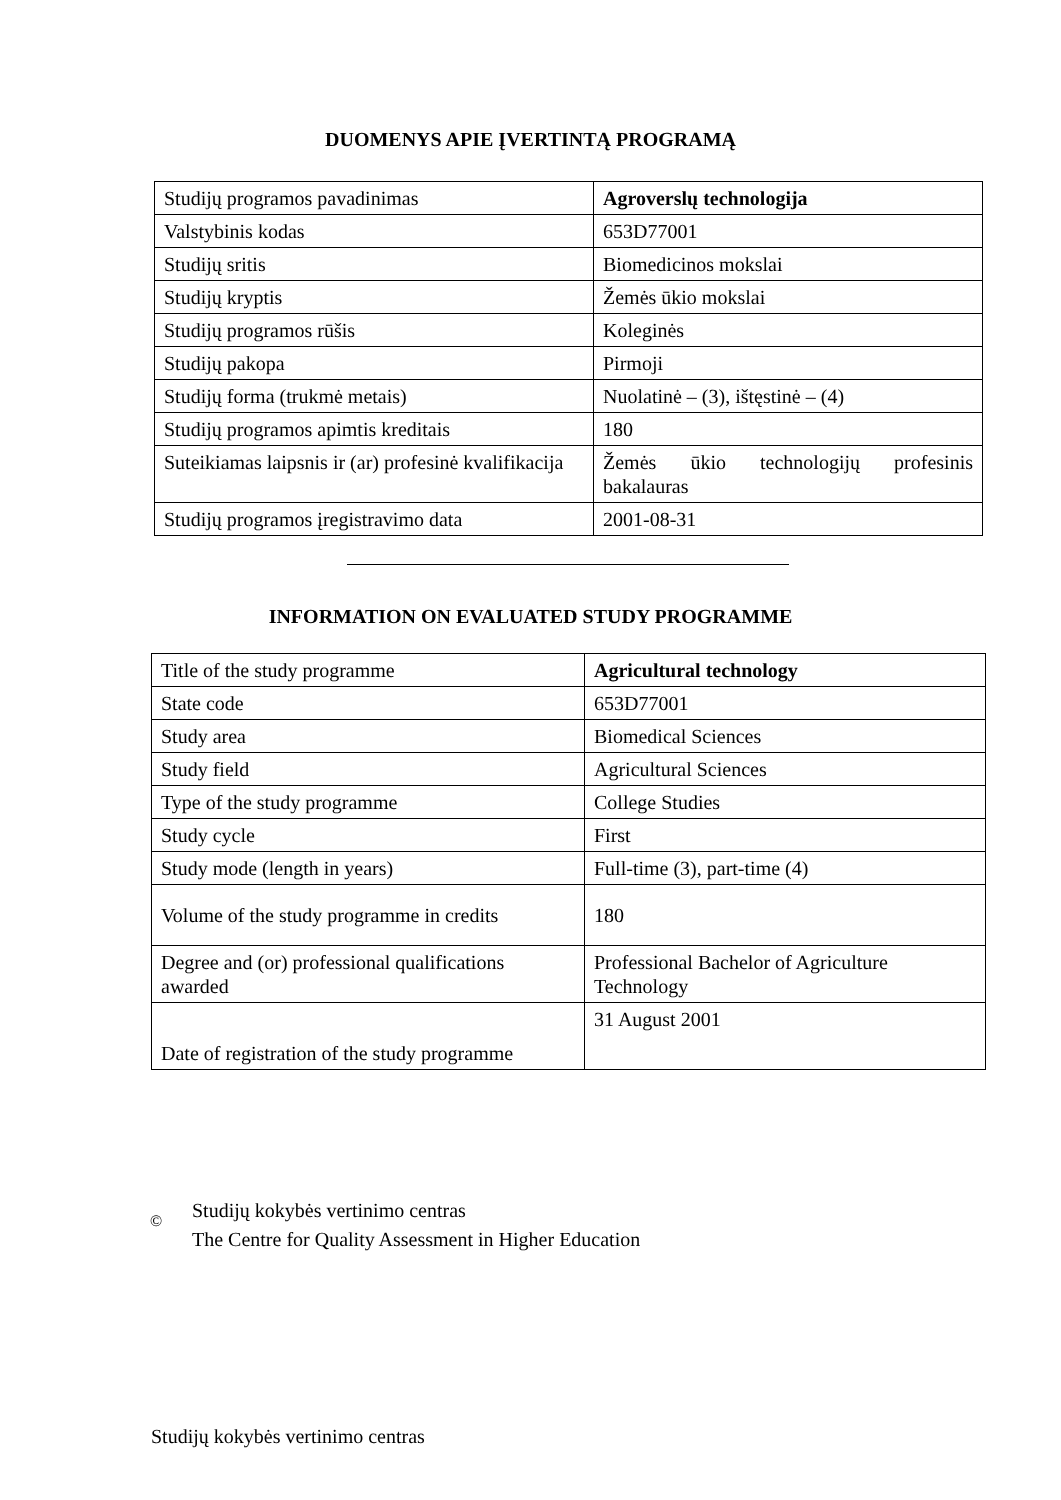DUOMENYS APIE ĮVERTINTĄ PROGRAMĄ
| Studijų programos pavadinimas | Agroverslų technologija |
| Valstybinis kodas | 653D77001 |
| Studijų sritis | Biomedicinos mokslai |
| Studijų kryptis | Žemės ūkio mokslai |
| Studijų programos rūšis | Koleginės |
| Studijų pakopa | Pirmoji |
| Studijų forma (trukmė metais) | Nuolatinė – (3), ištęstinė – (4) |
| Studijų programos apimtis kreditais | 180 |
| Suteikiamas laipsnis ir (ar) profesinė kvalifikacija | Žemės ūkio technologijų profesinis bakalauras |
| Studijų programos įregistravimo data | 2001-08-31 |
INFORMATION ON EVALUATED STUDY PROGRAMME
| Title of the study programme | Agricultural technology |
| State code | 653D77001 |
| Study area | Biomedical Sciences |
| Study field | Agricultural Sciences |
| Type of the study programme | College Studies |
| Study cycle | First |
| Study mode (length in years) | Full-time (3), part-time (4) |
| Volume of the study programme in credits | 180 |
| Degree and (or) professional qualifications awarded | Professional Bachelor of Agriculture Technology |
| Date of registration of the study programme | 31 August 2001 |
©
Studijų kokybės vertinimo centras
The Centre for Quality Assessment in Higher Education
Studijų kokybės vertinimo centras